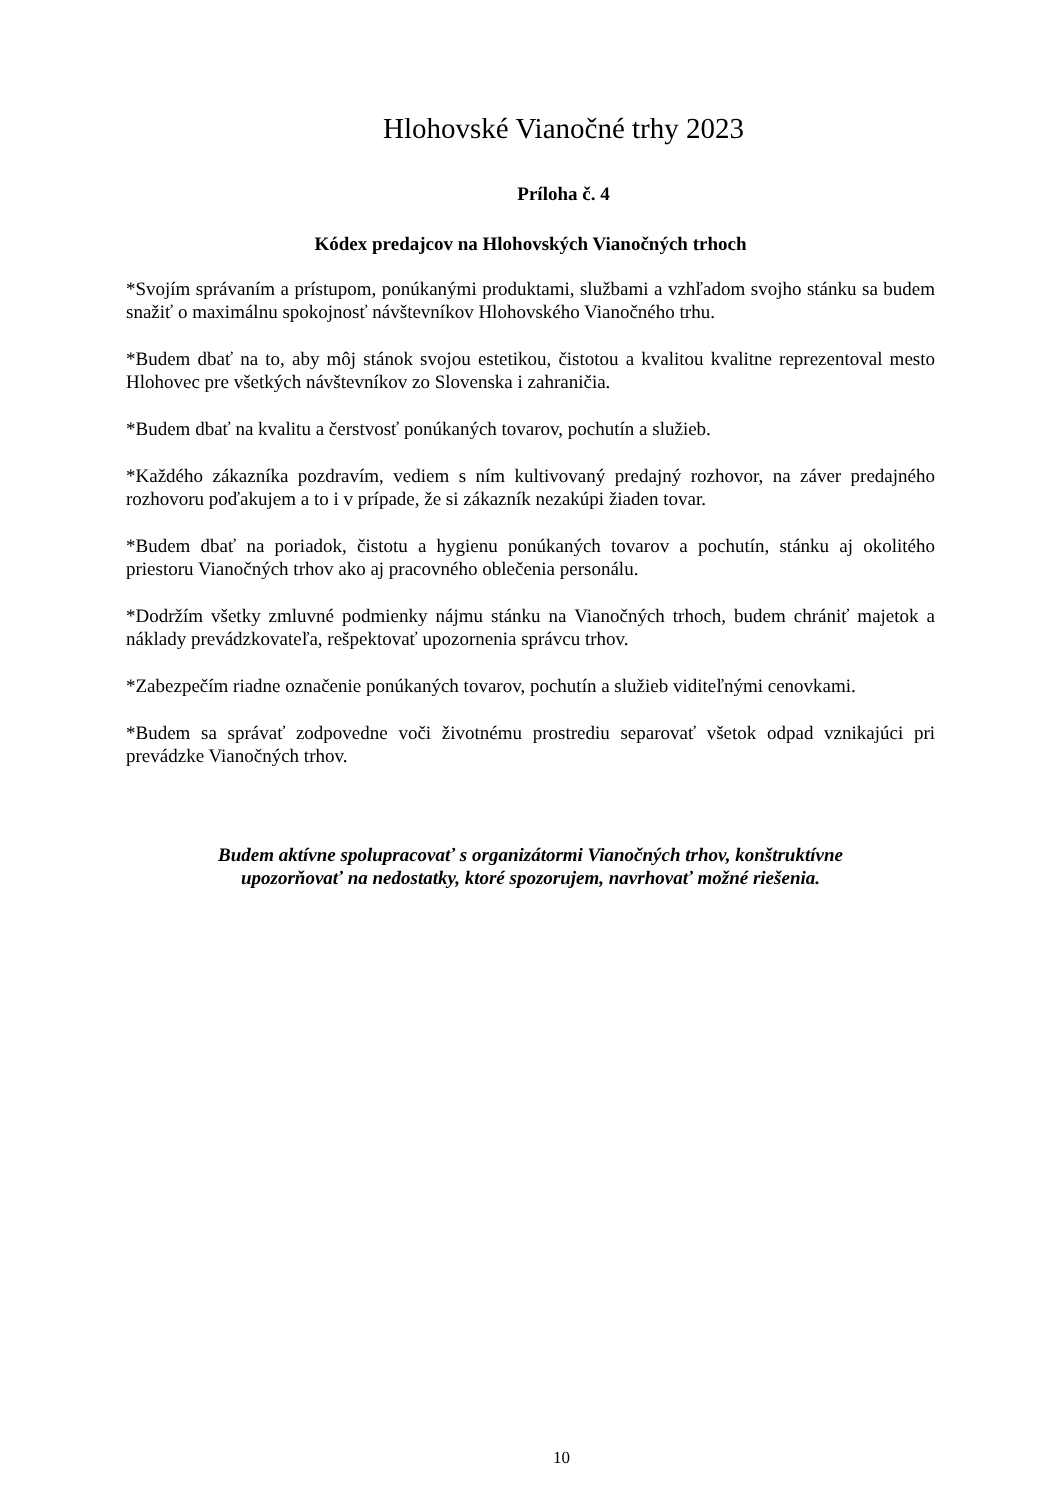Hlohovské Vianočné trhy 2023
Príloha č. 4
Kódex predajcov na Hlohovských Vianočných trhoch
*Svojím správaním a prístupom, ponúkanými produktami, službami a vzhľadom svojho stánku sa budem snažiť o maximálnu spokojnosť návštevníkov Hlohovského Vianočného trhu.
*Budem dbať na to, aby môj stánok svojou estetikou, čistotou a kvalitou kvalitne reprezentoval mesto Hlohovec pre všetkých návštevníkov zo Slovenska i zahraničia.
*Budem dbať na kvalitu a čerstvosť ponúkaných tovarov, pochutín a služieb.
*Každého zákazníka pozdravím, vediem s ním kultivovaný predajný rozhovor, na záver predajného rozhovoru poďakujem a to i v prípade, že si zákazník nezakúpi žiaden tovar.
*Budem dbať na poriadok, čistotu a hygienu ponúkaných tovarov a pochutín, stánku aj okolitého priestoru Vianočných trhov ako aj pracovného oblečenia personálu.
*Dodržím všetky zmluvné podmienky nájmu stánku na Vianočných trhoch, budem chrániť majetok a náklady prevádzkovateľa, rešpektovať upozornenia správcu trhov.
*Zabezpečím riadne označenie ponúkaných tovarov, pochutín a služieb viditeľnými cenovkami.
*Budem sa správať zodpovedne voči životnému prostrediu separovať všetok odpad vznikajúci pri prevádzke Vianočných trhov.
Budem aktívne spolupracovať s organizátormi Vianočných trhov, konštruktívne
upozorňovať na nedostatky, ktoré spozorujem, navrhovať možné riešenia.
10